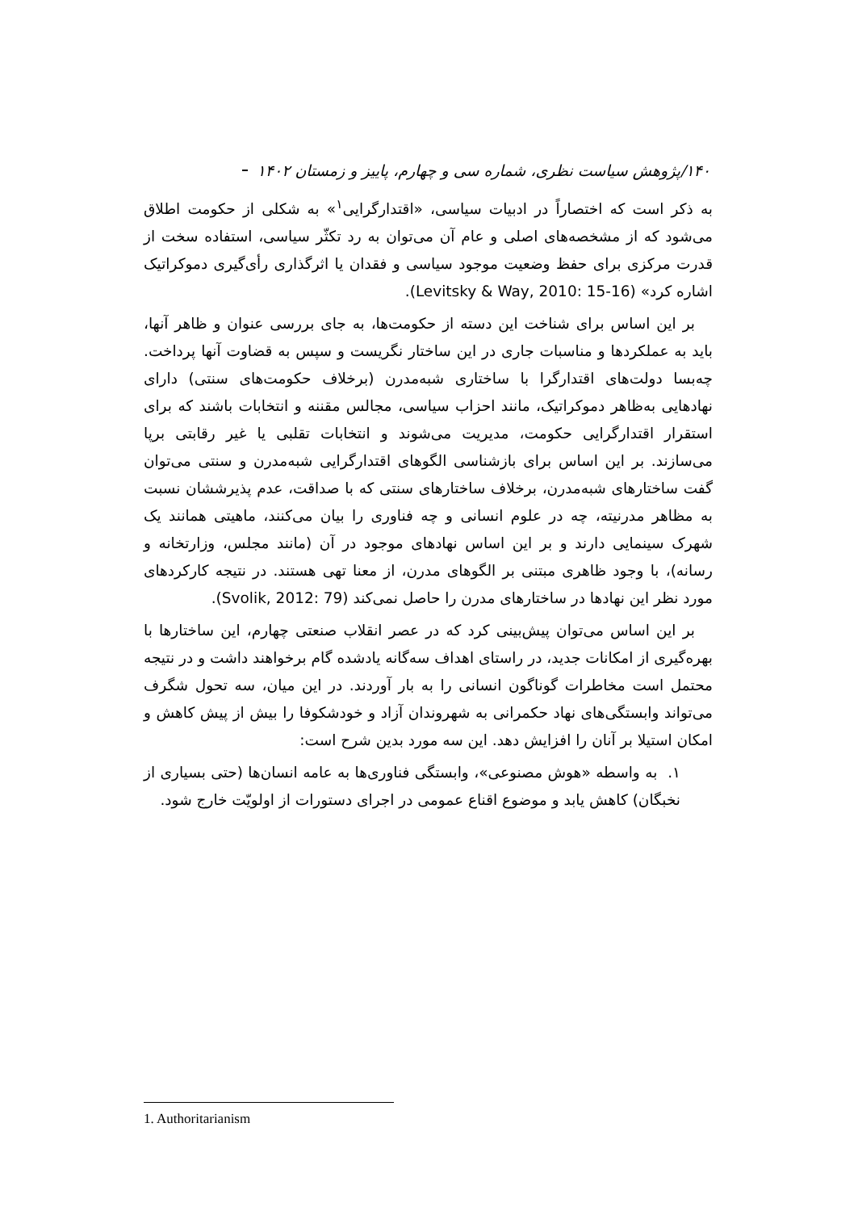۱۴۰/پژوهش سیاست نظری، شماره سی و چهارم، پاییز و زمستان ۱۴۰۲
به ذکر است که اختصاراً در ادبیات سیاسی، «اقتدارگرایی<sup>۱</sup>» به شکلی از حکومت اطلاق می‌شود که از مشخصه‌های اصلی و عام آن می‌توان به رد تکثّر سیاسی، استفاده سخت از قدرت مرکزی برای حفظ وضعیت موجود سیاسی و فقدان یا اثرگذاری رأی‌گیری دموکراتیک اشاره کرد» (Levitsky & Way, 2010: 15-16).
بر این اساس برای شناخت این دسته از حکومت‌ها، به جای بررسی عنوان و ظاهر آنها، باید به عملکردها و مناسبات جاری در این ساختار نگریست و سپس به قضاوت آنها پرداخت. چه‌بسا دولت‌های اقتدارگرا با ساختاری شبه‌مدرن (برخلاف حکومت‌های سنتی) دارای نهادهایی به‌ظاهر دموکراتیک، مانند احزاب سیاسی، مجالس مقننه و انتخابات باشند که برای استقرار اقتدارگرایی حکومت، مدیریت می‌شوند و انتخابات تقلبی یا غیر رقابتی برپا می‌سازند. بر این اساس برای بازشناسی الگوهای اقتدارگرایی شبه‌مدرن و سنتی می‌توان گفت ساختارهای شبه‌مدرن، برخلاف ساختارهای سنتی که با صداقت، عدم پذیرششان نسبت به مظاهر مدرنیته، چه در علوم انسانی و چه فناوری را بیان می‌کنند، ماهیتی همانند یک شهرک سینمایی دارند و بر این اساس نهادهای موجود در آن (مانند مجلس، وزارتخانه و رسانه)، با وجود ظاهری مبتنی بر الگوهای مدرن، از معنا تهی هستند. در نتیجه کارکردهای مورد نظر این نهادها در ساختارهای مدرن را حاصل نمی‌کند (Svolik, 2012: 79).
بر این اساس می‌توان پیش‌بینی کرد که در عصر انقلاب صنعتی چهارم، این ساختارها با بهره‌گیری از امکانات جدید، در راستای اهداف سه‌گانه یادشده گام برخواهند داشت و در نتیجه محتمل است مخاطرات گوناگون انسانی را به بار آوردند. در این میان، سه تحول شگرف می‌تواند وابستگی‌های نهاد حکمرانی به شهروندان آزاد و خودشکوفا را بیش از پیش کاهش و امکان استیلا بر آنان را افزایش دهد. این سه مورد بدین شرح است:
۱. به واسطه «هوش مصنوعی»، وابستگی فناوری‌ها به عامه انسان‌ها (حتی بسیاری از نخبگان) کاهش یابد و موضوع اقناع عمومی در اجرای دستورات از اولویّت خارج شود.
1. Authoritarianism